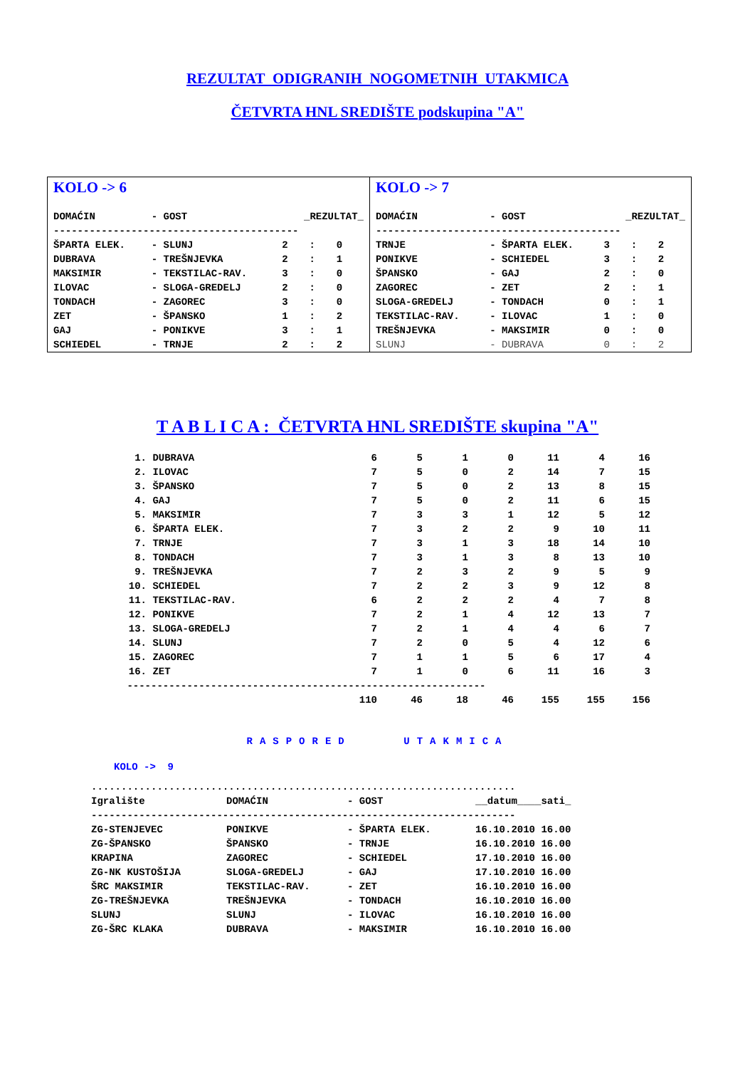REZULTAT ODIGRANIH NOGOMETNIH UTAKMICA
ČETVRTA HNL SREDIŠTE podskupina "A"
KOLO -> 6
| DOMAĆIN | - GOST | _REZULTAT_ | | |
| --- | --- | --- | --- | --- |
| ----------------------------------------- | | | | |
| ŠPARTA ELEK. | - SLUNJ | 2 | : | 0 |
| DUBRAVA | - TREŠNJEVKA | 2 | : | 1 |
| MAKSIMIR | - TEKSTILAC-RAV. | 3 | : | 0 |
| ILOVAC | - SLOGA-GREDELJ | 2 | : | 0 |
| TONDACH | - ZAGOREC | 3 | : | 0 |
| ZET | - ŠPANSKO | 1 | : | 2 |
| GAJ | - PONIKVE | 3 | : | 1 |
| SCHIEDEL | - TRNJE | 2 | : | 2 |
KOLO -> 7
| DOMAĆIN | - GOST | _REZULTAT_ | | |
| --- | --- | --- | --- | --- |
| ----------------------------------------- | | | | |
| TRNJE | - ŠPARTA ELEK. | 3 | : | 2 |
| PONIKVE | - SCHIEDEL | 3 | : | 2 |
| ŠPANSKO | - GAJ | 2 | : | 0 |
| ZAGOREC | - ZET | 2 | : | 1 |
| SLOGA-GREDELJ | - TONDACH | 0 | : | 1 |
| TEKSTILAC-RAV. | - ILOVAC | 1 | : | 0 |
| TREŠNJEVKA | - MAKSIMIR | 0 | : | 0 |
| SLUNJ | - DUBRAVA | 0 | : | 2 |
T A B L I C A : ČETVRTA HNL SREDIŠTE skupina "A"
| 1. | DUBRAVA | 6 | 5 | 1 | 0 | 11 | 4 | 16 |
| 2. | ILOVAC | 7 | 5 | 0 | 2 | 14 | 7 | 15 |
| 3. | ŠPANSKO | 7 | 5 | 0 | 2 | 13 | 8 | 15 |
| 4. | GAJ | 7 | 5 | 0 | 2 | 11 | 6 | 15 |
| 5. | MAKSIMIR | 7 | 3 | 3 | 1 | 12 | 5 | 12 |
| 6. | ŠPARTA ELEK. | 7 | 3 | 2 | 2 | 9 | 10 | 11 |
| 7. | TRNJE | 7 | 3 | 1 | 3 | 18 | 14 | 10 |
| 8. | TONDACH | 7 | 3 | 1 | 3 | 8 | 13 | 10 |
| 9. | TREŠNJEVKA | 7 | 2 | 3 | 2 | 9 | 5 | 9 |
| 10. | SCHIEDEL | 7 | 2 | 2 | 3 | 9 | 12 | 8 |
| 11. | TEKSTILAC-RAV. | 6 | 2 | 2 | 2 | 4 | 7 | 8 |
| 12. | PONIKVE | 7 | 2 | 1 | 4 | 12 | 13 | 7 |
| 13. | SLOGA-GREDELJ | 7 | 2 | 1 | 4 | 4 | 6 | 7 |
| 14. | SLUNJ | 7 | 2 | 0 | 5 | 4 | 12 | 6 |
| 15. | ZAGOREC | 7 | 1 | 1 | 5 | 6 | 17 | 4 |
| 16. | ZET | 7 | 1 | 0 | 6 | 11 | 16 | 3 |
| ------------------------------------------------------------ | | | | | | | | |
| | | 110 | 46 | 18 | 46 | 155 | 155 | 156 |
RASPORED UTAKMICA
KOLO -> 9
| ....................................................................... | | | |
| Igralište | DOMAĆIN | - GOST | __datum____sati_ |
| ----------------------------------------------------------------------- | | | |
| ZG-STENJEVEC | PONIKVE | - ŠPARTA ELEK. | 16.10.2010 16.00 |
| ZG-ŠPANSKO | ŠPANSKO | - TRNJE | 16.10.2010 16.00 |
| KRAPINA | ZAGOREC | - SCHIEDEL | 17.10.2010 16.00 |
| ZG-NK KUSTOŠIJA | SLOGA-GREDELJ | - GAJ | 17.10.2010 16.00 |
| ŠRC MAKSIMIR | TEKSTILAC-RAV. | - ZET | 16.10.2010 16.00 |
| ZG-TREŠNJEVKA | TREŠNJEVKA | - TONDACH | 16.10.2010 16.00 |
| SLUNJ | SLUNJ | - ILOVAC | 16.10.2010 16.00 |
| ZG-ŠRC KLAKA | DUBRAVA | - MAKSIMIR | 16.10.2010 16.00 |